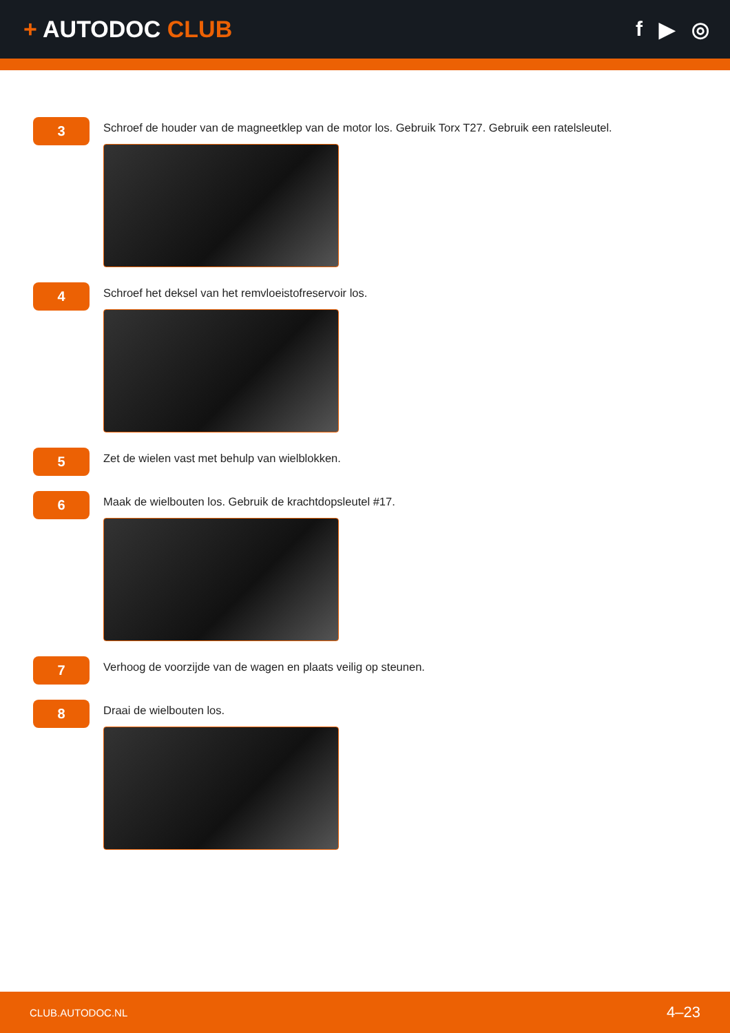+ AUTODOC CLUB f ▶ ◎
3
Schroef de houder van de magneetklep van de motor los. Gebruik Torx T27. Gebruik een ratelsleutel.
4
Schroef het deksel van het remvloeistofreservoir los.
5
Zet de wielen vast met behulp van wielblokken.
6
Maak de wielbouten los. Gebruik de krachtdopsleutel #17.
7
Verhoog de voorzijde van de wagen en plaats veilig op steunen.
8
Draai de wielbouten los.
CLUB.AUTODOC.NL 4–23